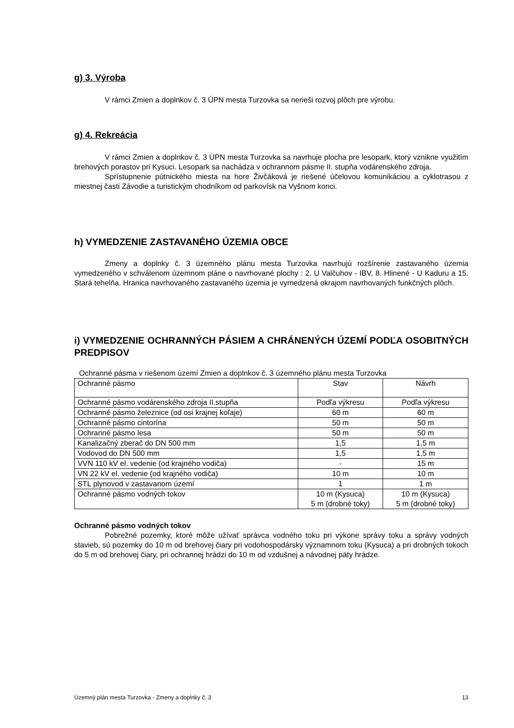g) 3. Výroba
V rámci Zmien a doplnkov č. 3 ÚPN mesta Turzovka sa nerieši rozvoj plôch pre výrobu.
g) 4. Rekreácia
V rámci Zmien a doplnkov č. 3 ÚPN mesta Turzovka sa navrhuje plocha pre lesopark, ktorý vznikne využitím brehových porastov pri Kysuci. Lesopark sa nachádza v ochrannom pásme II. stupňa vodárenského zdroja.
Sprístupnenie pútnického miesta na hore Živčáková je riešené účelovou komunikáciou a cyklotrasou z miestnej časti Závodie a turistickým chodníkom od parkovísk na Vyšnom konci.
h) VYMEDZENIE ZASTAVANÉHO ÚZEMIA OBCE
Zmeny a doplnky č. 3 územného plánu mesta Turzovka navrhujú rozšírenie zastavaného územia vymedzeného v schválenom územnom pláne o navrhované plochy : 2. U Valčuhov - IBV, 8. Hlinené - U Kaduru a 15. Stará tehelňa. Hranica navrhovaného zastavaného územia je vymedzená okrajom navrhovaných funkčných plôch.
i) VYMEDZENIE OCHRANNÝCH PÁSIEM A CHRÁNENÝCH ÚZEMÍ PODĽA OSOBITNÝCH PREDPISOV
Ochranné pásma v riešenom území Zmien a doplnkov č. 3 územného plánu mesta Turzovka
| Ochranné pásmo | Stav | Návrh |
| Ochranné pásmo vodárenského zdroja II.stupňa | Podľa výkresu | Podľa výkresu |
| Ochranné pásmo železnice (od osi krajnej koľaje) | 60 m | 60 m |
| Ochranné pásmo cintorína | 50 m | 50 m |
| Ochranné pásmo lesa | 50 m | 50 m |
| Kanalizačný zberač do DN 500 mm | 1,5 | 1,5 m |
| Vodovod do DN 500 mm | 1,5 | 1,5 m |
| VVN 110 kV el. vedenie (od krajného vodiča) | - | 15 m |
| VN 22 kV el. vedenie (od krajného vodiča) | 10 m | 10 m |
| STL plynovod v zastavanom území | 1 | 1 m |
| Ochranné pásmo vodných tokov | 10 m (Kysuca) 5 m (drobné toky) | 10 m (Kysuca) 5 m (drobné toky) |
Ochranné pásmo vodných tokov
Pobrežné pozemky, ktoré môže užívať správca vodného toku pri výkone správy toku a správy vodných stavieb, sú pozemky do 10 m od brehovej čiary pri vodohospodársky významnom toku (Kysuca) a pri drobných tokoch do 5 m od brehovej čiary, pri ochrannej hrádzi do 10 m od vzdušnej a návodnej päty hrádze.
Územný plán mesta Turzovka - Zmeny a doplnky č. 3 13